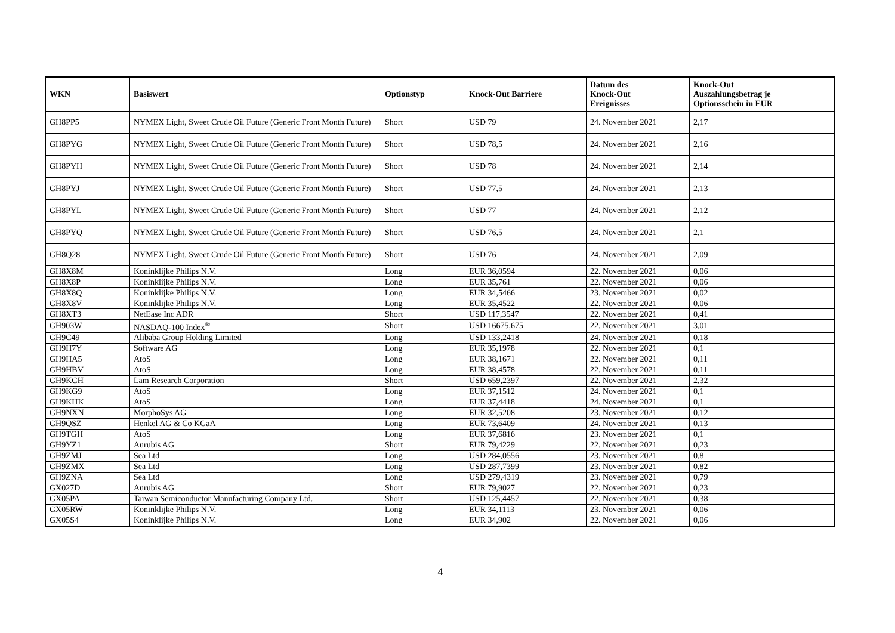| WKN | Basiswert | Optionstyp | Knock-Out Barriere | Datum des Knock-Out Ereignisses | Knock-Out Auszahlungsbetrag je Optionsschein in EUR |
| --- | --- | --- | --- | --- | --- |
| GH8PP5 | NYMEX Light, Sweet Crude Oil Future (Generic Front Month Future) | Short | USD 79 | 24. November 2021 | 2,17 |
| GH8PYG | NYMEX Light, Sweet Crude Oil Future (Generic Front Month Future) | Short | USD 78,5 | 24. November 2021 | 2,16 |
| GH8PYH | NYMEX Light, Sweet Crude Oil Future (Generic Front Month Future) | Short | USD 78 | 24. November 2021 | 2,14 |
| GH8PYJ | NYMEX Light, Sweet Crude Oil Future (Generic Front Month Future) | Short | USD 77,5 | 24. November 2021 | 2,13 |
| GH8PYL | NYMEX Light, Sweet Crude Oil Future (Generic Front Month Future) | Short | USD 77 | 24. November 2021 | 2,12 |
| GH8PYQ | NYMEX Light, Sweet Crude Oil Future (Generic Front Month Future) | Short | USD 76,5 | 24. November 2021 | 2,1 |
| GH8Q28 | NYMEX Light, Sweet Crude Oil Future (Generic Front Month Future) | Short | USD 76 | 24. November 2021 | 2,09 |
| GH8X8M | Koninklijke Philips N.V. | Long | EUR 36,0594 | 22. November 2021 | 0,06 |
| GH8X8P | Koninklijke Philips N.V. | Long | EUR 35,761 | 22. November 2021 | 0,06 |
| GH8X8Q | Koninklijke Philips N.V. | Long | EUR 34,5466 | 23. November 2021 | 0,02 |
| GH8X8V | Koninklijke Philips N.V. | Long | EUR 35,4522 | 22. November 2021 | 0,06 |
| GH8XT3 | NetEase Inc ADR | Short | USD 117,3547 | 22. November 2021 | 0,41 |
| GH903W | NASDAQ-100 Index<sup>®</sup> | Short | USD 16675,675 | 22. November 2021 | 3,01 |
| GH9C49 | Alibaba Group Holding Limited | Long | USD 133,2418 | 24. November 2021 | 0,18 |
| GH9H7Y | Software AG | Long | EUR 35,1978 | 22. November 2021 | 0,1 |
| GH9HA5 | AtoS | Long | EUR 38,1671 | 22. November 2021 | 0,11 |
| GH9HBV | AtoS | Long | EUR 38,4578 | 22. November 2021 | 0,11 |
| GH9KCH | Lam Research Corporation | Short | USD 659,2397 | 22. November 2021 | 2,32 |
| GH9KG9 | AtoS | Long | EUR 37,1512 | 24. November 2021 | 0,1 |
| GH9KHK | AtoS | Long | EUR 37,4418 | 24. November 2021 | 0,1 |
| GH9NXN | MorphoSys AG | Long | EUR 32,5208 | 23. November 2021 | 0,12 |
| GH9QSZ | Henkel AG & Co KGaA | Long | EUR 73,6409 | 24. November 2021 | 0,13 |
| GH9TGH | AtoS | Long | EUR 37,6816 | 23. November 2021 | 0,1 |
| GH9YZ1 | Aurubis AG | Short | EUR 79,4229 | 22. November 2021 | 0,23 |
| GH9ZMJ | Sea Ltd | Long | USD 284,0556 | 23. November 2021 | 0,8 |
| GH9ZMX | Sea Ltd | Long | USD 287,7399 | 23. November 2021 | 0,82 |
| GH9ZNA | Sea Ltd | Long | USD 279,4319 | 23. November 2021 | 0,79 |
| GX027D | Aurubis AG | Short | EUR 79,9027 | 22. November 2021 | 0,23 |
| GX05PA | Taiwan Semiconductor Manufacturing Company Ltd. | Short | USD 125,4457 | 22. November 2021 | 0,38 |
| GX05RW | Koninklijke Philips N.V. | Long | EUR 34,1113 | 23. November 2021 | 0,06 |
| GX05S4 | Koninklijke Philips N.V. | Long | EUR 34,902 | 22. November 2021 | 0,06 |
4